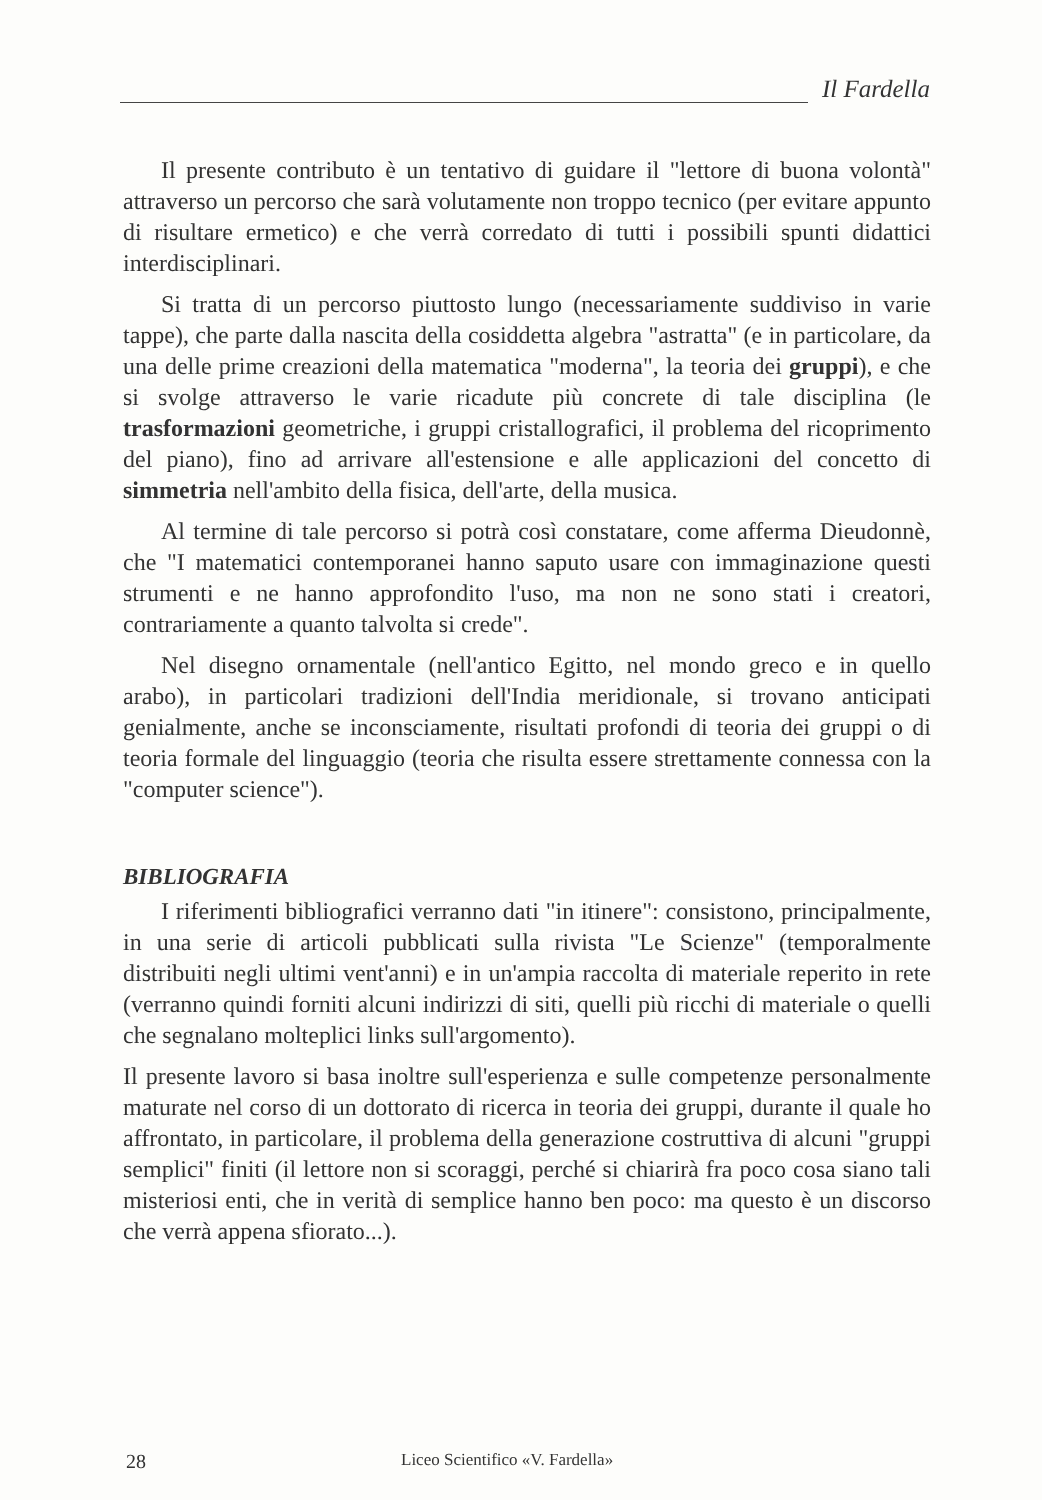Il Fardella
Il presente contributo è un tentativo di guidare il "lettore di buona volontà" attraverso un percorso che sarà volutamente non troppo tecnico (per evitare appunto di risultare ermetico) e che verrà corredato di tutti i possibili spunti didattici interdisciplinari.
Si tratta di un percorso piuttosto lungo (necessariamente suddiviso in varie tappe), che parte dalla nascita della cosiddetta algebra "astratta" (e in particolare, da una delle prime creazioni della matematica "moderna", la teoria dei gruppi), e che si svolge attraverso le varie ricadute più concrete di tale disciplina (le trasformazioni geometriche, i gruppi cristallografici, il problema del ricoprimento del piano), fino ad arrivare all'estensione e alle applicazioni del concetto di simmetria nell'ambito della fisica, dell'arte, della musica.
Al termine di tale percorso si potrà così constatare, come afferma Dieudonnè, che "I matematici contemporanei hanno saputo usare con immaginazione questi strumenti e ne hanno approfondito l'uso, ma non ne sono stati i creatori, contrariamente a quanto talvolta si crede".
Nel disegno ornamentale (nell'antico Egitto, nel mondo greco e in quello arabo), in particolari tradizioni dell'India meridionale, si trovano anticipati genialmente, anche se inconsciamente, risultati profondi di teoria dei gruppi o di teoria formale del linguaggio (teoria che risulta essere strettamente connessa con la "computer science").
BIBLIOGRAFIA
I riferimenti bibliografici verranno dati "in itinere": consistono, principalmente, in una serie di articoli pubblicati sulla rivista "Le Scienze" (temporalmente distribuiti negli ultimi vent'anni) e in un'ampia raccolta di materiale reperito in rete (verranno quindi forniti alcuni indirizzi di siti, quelli più ricchi di materiale o quelli che segnalano molteplici links sull'argomento).
Il presente lavoro si basa inoltre sull'esperienza e sulle competenze personalmente maturate nel corso di un dottorato di ricerca in teoria dei gruppi, durante il quale ho affrontato, in particolare, il problema della generazione costruttiva di alcuni "gruppi semplici" finiti (il lettore non si scoraggi, perché si chiarirà fra poco cosa siano tali misteriosi enti, che in verità di semplice hanno ben poco: ma questo è un discorso che verrà appena sfiorato...).
28 Liceo Scientifico «V. Fardella»